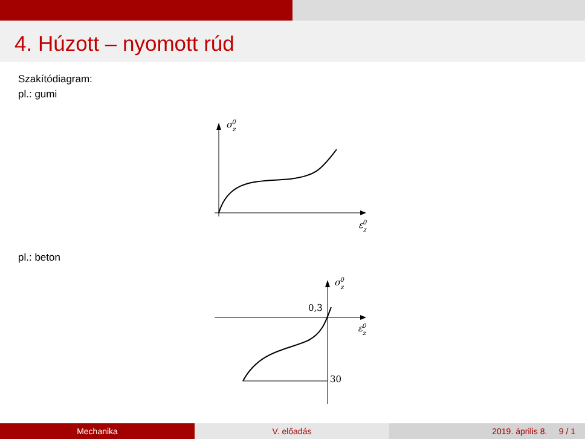4. Húzott – nyomott rúd
Szakítódiagram:
pl.: gumi
σz0
εz0
pl.: beton
σz0
εz0
0,3
30
Mechanika V. előadás 2019. április 8. 9 / 1